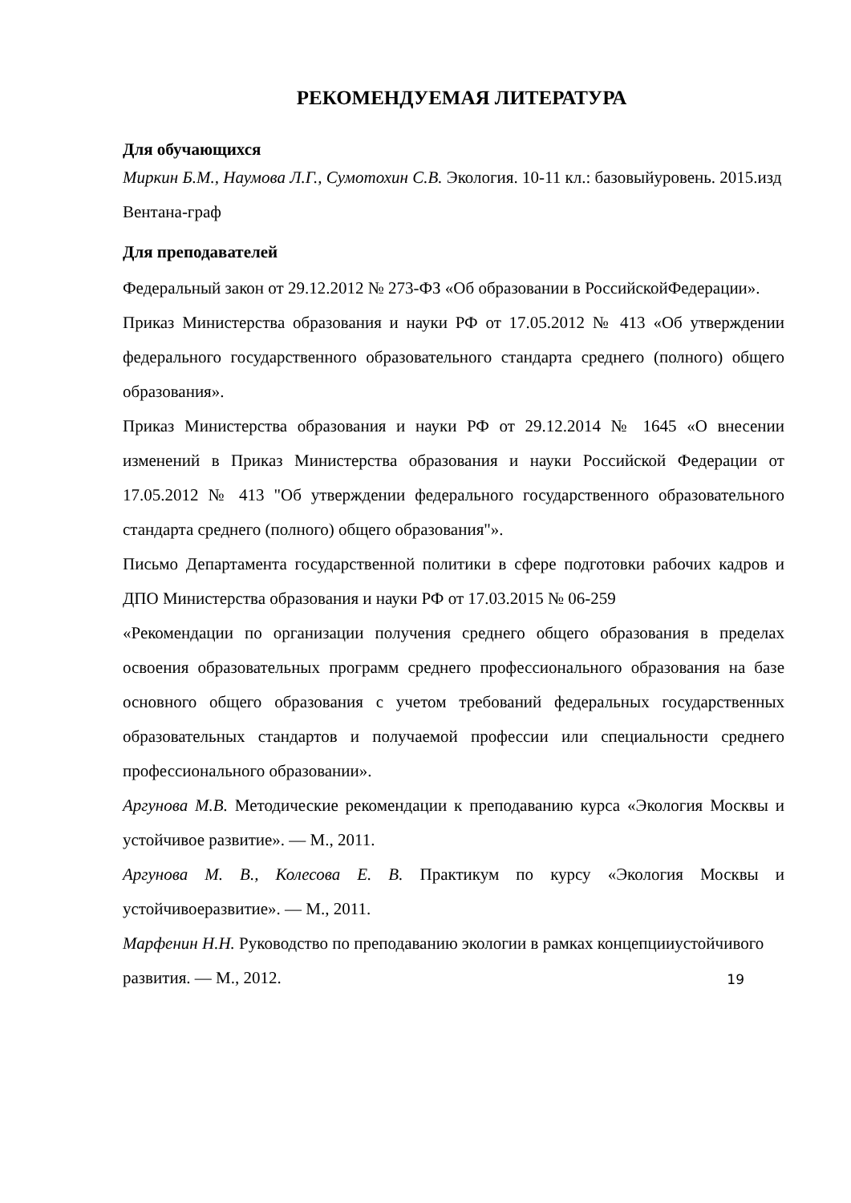РЕКОМЕНДУЕМАЯ ЛИТЕРАТУРА
Для обучающихся
Миркин Б.М., Наумова Л.Г., Сумотохин С.В. Экология. 10-11 кл.: базовыйуровень. 2015.изд Вентана-граф
Для преподавателей
Федеральный закон от 29.12.2012 № 273-ФЗ «Об образовании в РоссийскойФедерации».
Приказ Министерства образования и науки РФ от 17.05.2012 № 413 «Об утверждении федерального государственного образовательного стандарта среднего (полного) общего образования».
Приказ Министерства образования и науки РФ от 29.12.2014 № 1645 «О внесении изменений в Приказ Министерства образования и науки Российской Федерации от 17.05.2012 № 413 "Об утверждении федерального государственного образовательного стандарта среднего (полного) общего образования"».
Письмо Департамента государственной политики в сфере подготовки рабочих кадров и ДПО Министерства образования и науки РФ от 17.03.2015 № 06-259
«Рекомендации по организации получения среднего общего образования в пределах освоения образовательных программ среднего профессионального образования на базе основного общего образования с учетом требований федеральных государственных образовательных стандартов и получаемой профессии или специальности среднего профессионального образовании».
Аргунова М.В. Методические рекомендации к преподаванию курса «Экология Москвы и устойчивое развитие». — М., 2011.
Аргунова М. В., Колесова Е. В. Практикум по курсу «Экология Москвы и устойчивоеразвитие». — М., 2011.
Марфенин Н.Н. Руководство по преподаванию экологии в рамках концепцииустойчивого
развития. — М., 2012.
19